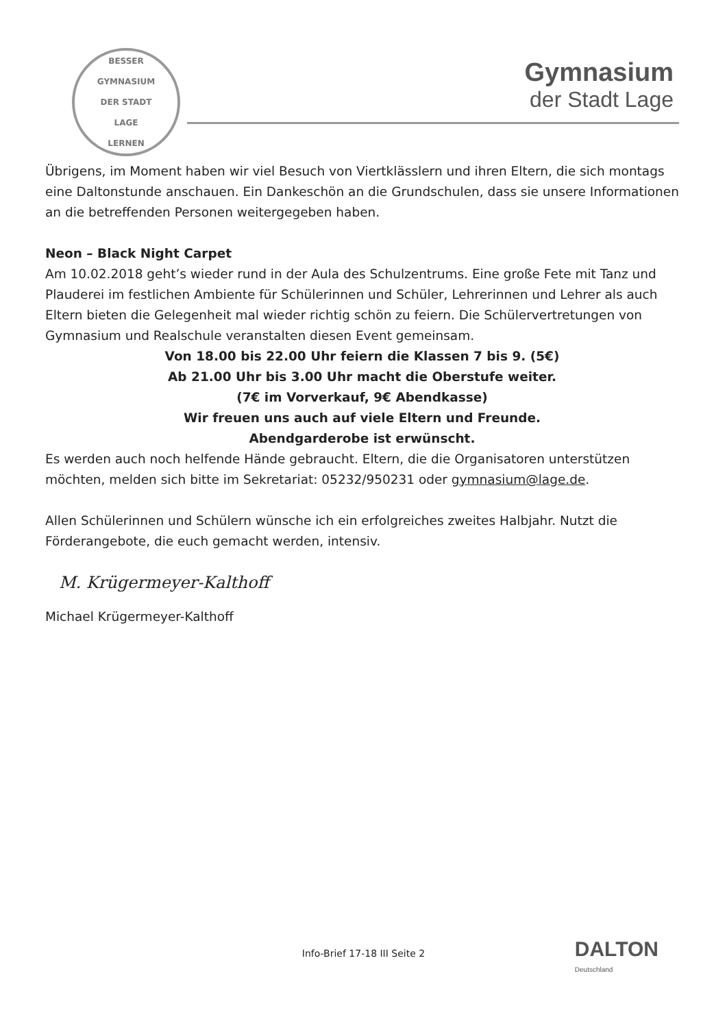BESSER
GYMNASIUM
DER STADT
LAGE
LERNEN
Gymnasium
der Stadt Lage
Übrigens, im Moment haben wir viel Besuch von Viertklässlern und ihren Eltern, die sich montags eine Daltonstunde anschauen. Ein Dankeschön an die Grundschulen, dass sie unsere Informationen an die betreffenden Personen weitergegeben haben.
Neon – Black Night Carpet
Am 10.02.2018 geht’s wieder rund in der Aula des Schulzentrums. Eine große Fete mit Tanz und Plauderei im festlichen Ambiente für Schülerinnen und Schüler, Lehrerinnen und Lehrer als auch Eltern bieten die Gelegenheit mal wieder richtig schön zu feiern. Die Schülervertretungen von Gymnasium und Realschule veranstalten diesen Event gemeinsam.
Von 18.00 bis 22.00 Uhr feiern die Klassen 7 bis 9. (5€)
Ab 21.00 Uhr bis 3.00 Uhr macht die Oberstufe weiter.
(7€ im Vorverkauf, 9€ Abendkasse)
Wir freuen uns auch auf viele Eltern und Freunde.
Abendgarderobe ist erwünscht.
Es werden auch noch helfende Hände gebraucht. Eltern, die die Organisatoren unterstützen möchten, melden sich bitte im Sekretariat: 05232/950231 oder gymnasium@lage.de.
Allen Schülerinnen und Schülern wünsche ich ein erfolgreiches zweites Halbjahr. Nutzt die Förderangebote, die euch gemacht werden, intensiv.
M. Krügermeyer-Kalthoff
Michael Krügermeyer-Kalthoff
Info-Brief 17-18 III Seite 2 DALTON
Deutschland